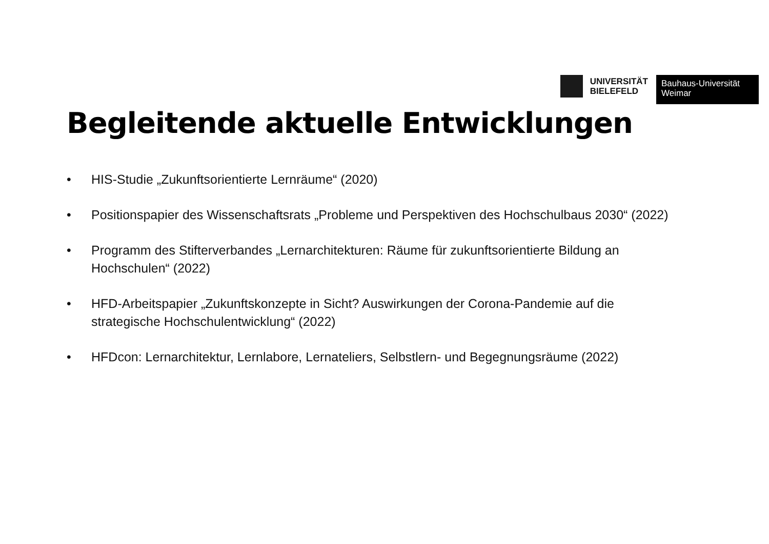UNIVERSITÄT
BIELEFELD
Bauhaus-Universität
Weimar
Begleitende aktuelle Entwicklungen
• HIS-Studie „Zukunftsorientierte Lernräume“ (2020)
• Positionspapier des Wissenschaftsrats „Probleme und Perspektiven des Hochschulbaus 2030“ (2022)
• Programm des Stifterverbandes „Lernarchitekturen: Räume für zukunftsorientierte Bildung an Hochschulen“ (2022)
• HFD-Arbeitspapier „Zukunftskonzepte in Sicht? Auswirkungen der Corona-Pandemie auf die strategische Hochschulentwicklung“ (2022)
• HFDcon: Lernarchitektur, Lernlabore, Lernateliers, Selbstlern- und Begegnungsräume (2022)